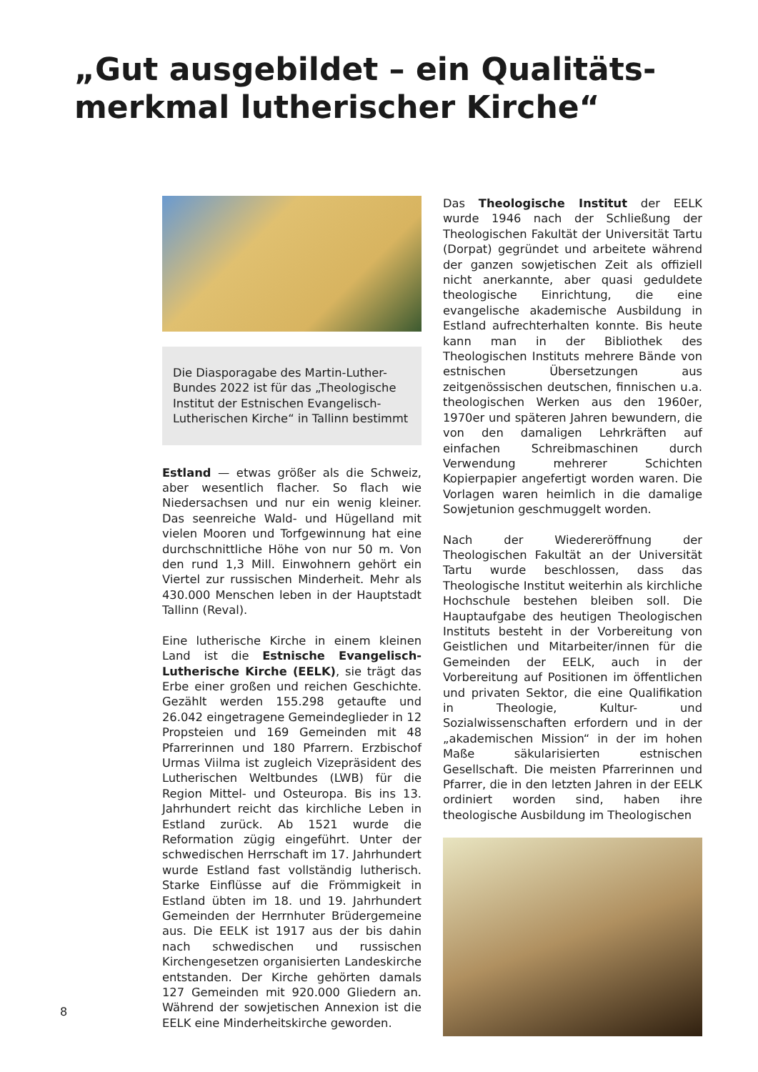„Gut ausgebildet – ein Qualitäts-
merkmal lutherischer Kirche“
Die Diasporagabe des Martin-Luther-Bundes 2022 ist für das „Theologische Institut der Estnischen Evangelisch-Lutherischen Kirche“ in Tallinn bestimmt
Estland — etwas größer als die Schweiz, aber wesentlich flacher. So flach wie Niedersachsen und nur ein wenig kleiner. Das seenreiche Wald- und Hügelland mit vielen Mooren und Torfgewinnung hat eine durchschnittliche Höhe von nur 50 m. Von den rund 1,3 Mill. Einwohnern gehört ein Viertel zur russischen Minderheit. Mehr als 430.000 Menschen leben in der Hauptstadt Tallinn (Reval).
Eine lutherische Kirche in einem kleinen Land ist die Estnische Evangelisch-Lutherische Kirche (EELK), sie trägt das Erbe einer großen und reichen Geschichte. Gezählt werden 155.298 getaufte und 26.042 eingetragene Gemeindeglieder in 12 Propsteien und 169 Gemeinden mit 48 Pfarrerinnen und 180 Pfarrern. Erzbischof Urmas Viilma ist zugleich Vizepräsident des Lutherischen Weltbundes (LWB) für die Region Mittel- und Osteuropa. Bis ins 13. Jahrhundert reicht das kirchliche Leben in Estland zurück. Ab 1521 wurde die Reformation zügig eingeführt. Unter der schwedischen Herrschaft im 17. Jahrhundert wurde Estland fast vollständig lutherisch. Starke Einflüsse auf die Frömmigkeit in Estland übten im 18. und 19. Jahrhundert Gemeinden der Herrnhuter Brüdergemeine aus. Die EELK ist 1917 aus der bis dahin nach schwedischen und russischen Kirchengesetzen organisierten Landeskirche entstanden. Der Kirche gehörten damals 127 Gemeinden mit 920.000 Gliedern an. Während der sowjetischen Annexion ist die EELK eine Minderheitskirche geworden.
Das Theologische Institut der EELK wurde 1946 nach der Schließung der Theologischen Fakultät der Universität Tartu (Dorpat) gegründet und arbeitete während der ganzen sowjetischen Zeit als offiziell nicht anerkannte, aber quasi geduldete theologische Einrichtung, die eine evangelische akademische Ausbildung in Estland aufrechterhalten konnte. Bis heute kann man in der Bibliothek des Theologischen Instituts mehrere Bände von estnischen Übersetzungen aus zeitgenössischen deutschen, finnischen u.a. theologischen Werken aus den 1960er, 1970er und späteren Jahren bewundern, die von den damaligen Lehrkräften auf einfachen Schreibmaschinen durch Verwendung mehrerer Schichten Kopierpapier angefertigt worden waren. Die Vorlagen waren heimlich in die damalige Sowjetunion geschmuggelt worden.
Nach der Wiedereröffnung der Theologischen Fakultät an der Universität Tartu wurde beschlossen, dass das Theologische Institut weiterhin als kirchliche Hochschule bestehen bleiben soll. Die Hauptaufgabe des heutigen Theologischen Instituts besteht in der Vorbereitung von Geistlichen und Mitarbeiter/innen für die Gemeinden der EELK, auch in der Vorbereitung auf Positionen im öffentlichen und privaten Sektor, die eine Qualifikation in Theologie, Kultur- und Sozialwissenschaften erfordern und in der „akademischen Mission“ in der im hohen Maße säkularisierten estnischen Gesellschaft. Die meisten Pfarrerinnen und Pfarrer, die in den letzten Jahren in der EELK ordiniert worden sind, haben ihre theologische Ausbildung im Theologischen
8